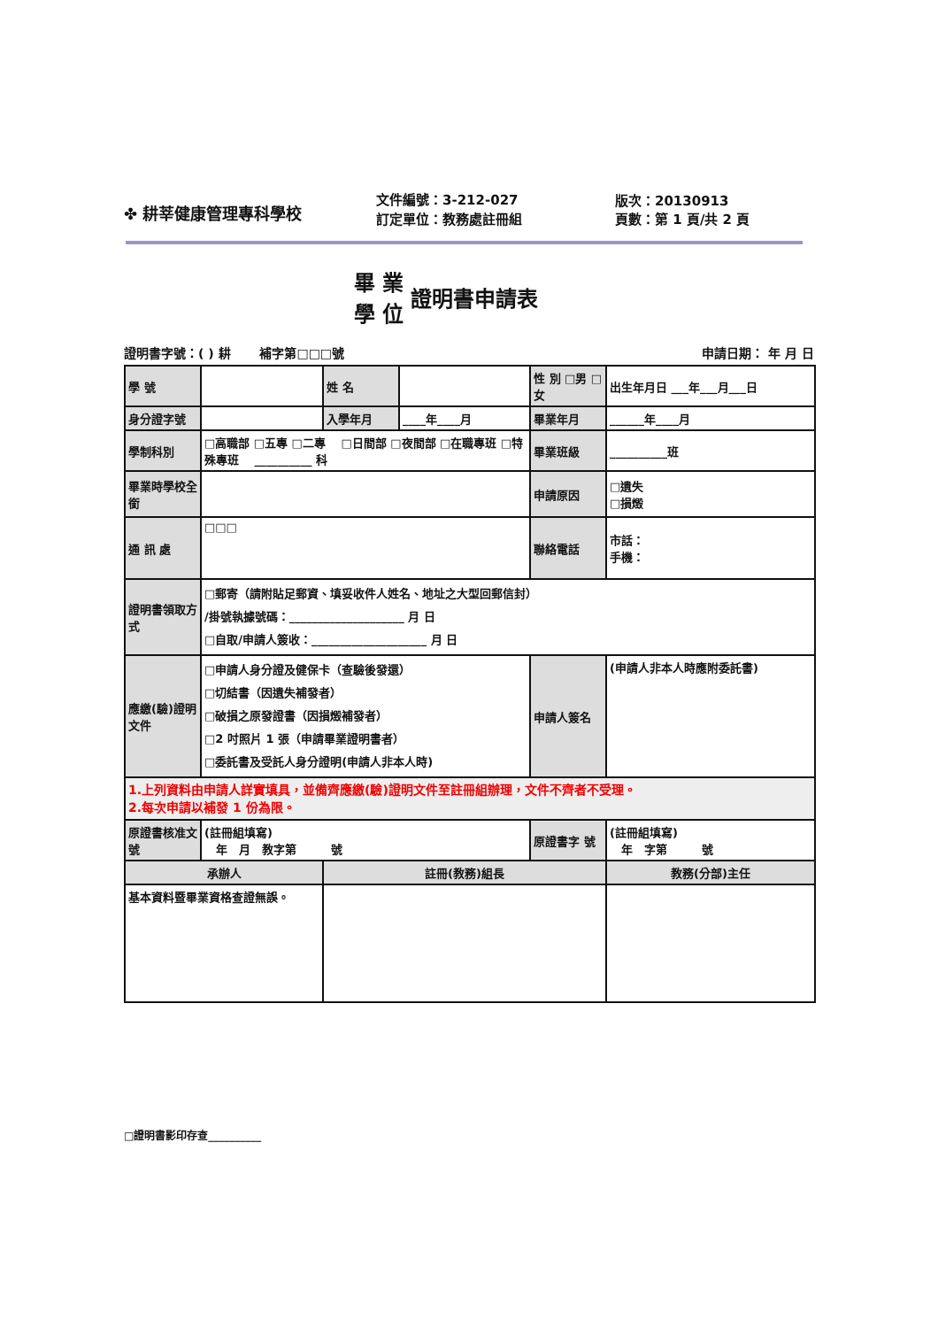✤ 耕莘健康管理專科學校
文件編號：3-212-027
訂定單位：教務處註冊組
版次：20130913
頁數：第 1 頁/共 2 頁
畢 業
學 位
證明書申請表
證明書字號：( ) 耕 　　補字第□□□號 申請日期： 年 月 日
| 學 號 | | 姓 名 | | 性 別 □男 □女 | 出生年月日 ___年___月___日 |
| 身分證字號 | | 入學年月 | ____年____月 | 畢業年月 | ______年____月 |
| 學制科別 | □高職部 □五專 □二專 □日間部 □夜間部 □在職專班 □特殊專班 __________ 科 | | | 畢業班級 | __________班 |
| 畢業時學校全銜 | | | | 申請原因 | □遺失 □損燬 |
| 通 訊 處 | □□□ | | | 聯絡電話 | 市話： 手機： |
| 證明書領取方式 | □郵寄（請附貼足郵資、填妥收件人姓名、地址之大型回郵信封） /掛號執據號碼：____________________ 月 日 □自取/申請人簽收：____________________ 月 日 | | | | |
| 應繳(驗)證明文件 | □申請人身分證及健保卡（查驗後發還） □切結書（因遺失補發者） □破損之原發證書（因損燬補發者） □2 吋照片 1 張（申請畢業證明書者） □委託書及受託人身分證明(申請人非本人時) | | | 申請人簽名 | (申請人非本人時應附委託書) |
| 1.上列資料由申請人詳實填具，並備齊應繳(驗)證明文件至註冊組辦理，文件不齊者不受理。 2.每次申請以補發 1 份為限。 | | | | | |
| 原證書核准文號 | (註冊組填寫) 年 月 教字第 號 | | | 原證書字 號 | (註冊組填寫) 年 字第 號 |
| 承辦人 | | 註冊(教務)組長 | | | 教務(分部)主任 |
| 基本資料暨畢業資格查證無誤。 | | | | | |
□證明書影印存查__________